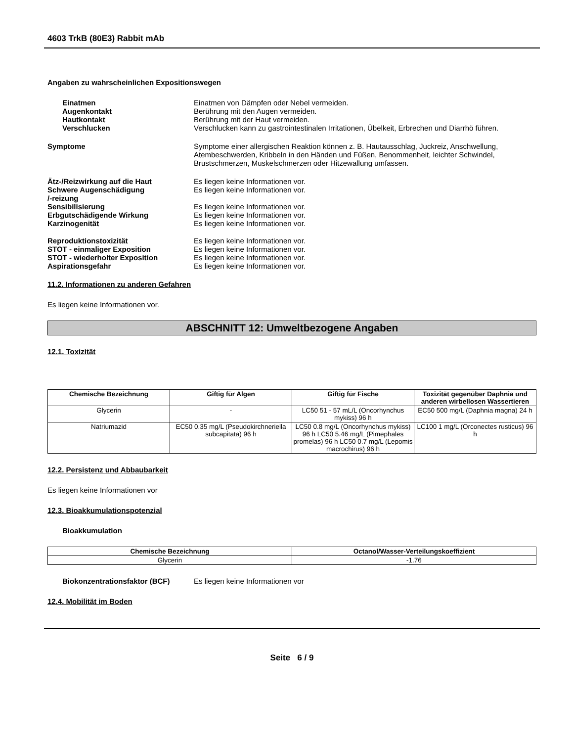4603 TrkB (80E3) Rabbit mAb
Angaben zu wahrscheinlichen Expositionswegen
Einatmen Einatmen von Dämpfen oder Nebel vermeiden.
Augenkontakt Berührung mit den Augen vermeiden.
Hautkontakt Berührung mit der Haut vermeiden.
Verschlucken Verschlucken kann zu gastrointestinalen Irritationen, Übelkeit, Erbrechen und Diarrhö führen.
Symptome Symptome einer allergischen Reaktion können z. B. Hautausschlag, Juckreiz, Anschwellung, Atembeschwerden, Kribbeln in den Händen und Füßen, Benommenheit, leichter Schwindel, Brustschmerzen, Muskelschmerzen oder Hitzewallung umfassen.
Ätz-/Reizwirkung auf die Haut Es liegen keine Informationen vor.
Schwere Augenschädigung
/-reizung
Es liegen keine Informationen vor.
Sensibilisierung Es liegen keine Informationen vor.
Erbgutschädigende Wirkung Es liegen keine Informationen vor.
Karzinogenität Es liegen keine Informationen vor.
Reproduktionstoxizität Es liegen keine Informationen vor.
STOT - einmaliger Exposition Es liegen keine Informationen vor.
STOT - wiederholter Exposition Es liegen keine Informationen vor.
Aspirationsgefahr Es liegen keine Informationen vor.
11.2. Informationen zu anderen Gefahren
Es liegen keine Informationen vor.
ABSCHNITT 12: Umweltbezogene Angaben
12.1. Toxizität
| Chemische Bezeichnung | Giftig für Algen | Giftig für Fische | Toxizität gegenüber Daphnia und anderen wirbellosen Wassertieren |
| --- | --- | --- | --- |
| Glycerin | - | LC50 51 - 57 mL/L (Oncorhynchus mykiss) 96 h | EC50 500 mg/L (Daphnia magna) 24 h |
| Natriumazid | EC50 0.35 mg/L (Pseudokirchneriella subcapitata) 96 h | LC50 0.8 mg/L (Oncorhynchus mykiss) 96 h LC50 5.46 mg/L (Pimephales promelas) 96 h LC50 0.7 mg/L (Lepomis macrochirus) 96 h | LC100 1 mg/L (Orconectes rusticus) 96 h |
12.2. Persistenz und Abbaubarkeit
Es liegen keine Informationen vor
12.3. Bioakkumulationspotenzial
Bioakkumulation
| Chemische Bezeichnung | Octanol/Wasser-Verteilungskoeffizient |
| --- | --- |
| Glycerin | -1.76 |
Biokonzentrationsfaktor (BCF) Es liegen keine Informationen vor
12.4. Mobilität im Boden
Seite 6 / 9